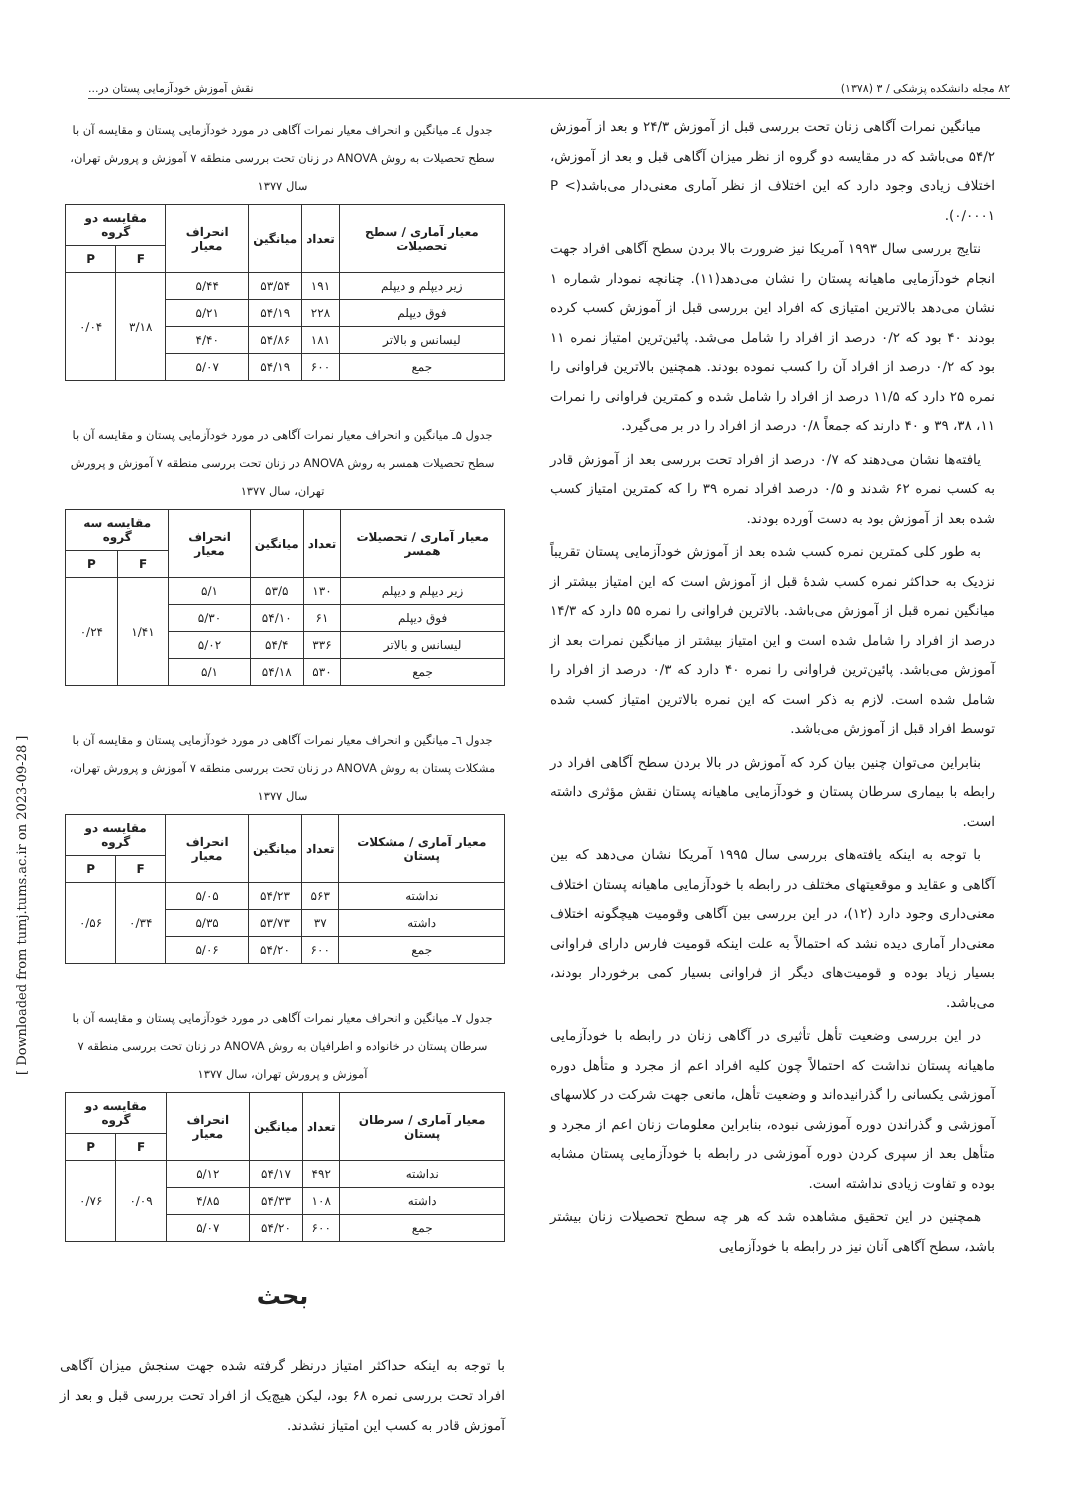۸۲ مجله دانشکده پزشکی / ۳ (۱۳۷۸) نقش آموزش خودآزمایی پستان در...
جدول ٤ـ میانگین و انحراف معیار نمرات آگاهی در مورد خودآزمایی پستان و مقایسه آن با سطح تحصیلات به روش ANOVA در زنان تحت بررسی منطقه ۷ آموزش و پرورش تهران، سال ۱۳۷۷
| معیار آماری / سطح تحصیلات | تعداد | میانگین | انحراف معیار | مقایسه دو گروه | |
| --- | --- | --- | --- | --- | --- |
| | | | | F | P |
| زیر دیپلم و دیپلم | ۱۹۱ | ۵۳/۵۴ | ۵/۴۴ | ۳/۱۸ | ۰/۰۴ |
| فوق دیپلم | ۲۲۸ | ۵۴/۱۹ | ۵/۲۱ | | |
| لیسانس و بالاتر | ۱۸۱ | ۵۴/۸۶ | ۴/۴۰ | | |
| جمع | ۶۰۰ | ۵۴/۱۹ | ۵/۰۷ | | |
جدول ۵ـ میانگین و انحراف معیار نمرات آگاهی در مورد خودآزمایی پستان و مقایسه آن با سطح تحصیلات همسر به روش ANOVA در زنان تحت بررسی منطقه ۷ آموزش و پرورش تهران، سال ۱۳۷۷
| معیار آماری / تحصیلات همسر | تعداد | میانگین | انحراف معیار | مقایسه سه گروه | |
| --- | --- | --- | --- | --- | --- |
| | | | | F | P |
| زیر دیپلم و دیپلم | ۱۳۰ | ۵۳/۵ | ۵/۱ | ۱/۴۱ | ۰/۲۴ |
| فوق دیپلم | ۶۱ | ۵۴/۱۰ | ۵/۳۰ | | |
| لیسانس و بالاتر | ۳۳۶ | ۵۴/۴ | ۵/۰۲ | | |
| جمع | ۵۳۰ | ۵۴/۱۸ | ۵/۱ | | |
جدول ٦ـ میانگین و انحراف معیار نمرات آگاهی در مورد خودآزمایی پستان و مقایسه آن با مشکلات پستان به روش ANOVA در زنان تحت بررسی منطقه ۷ آموزش و پرورش تهران، سال ۱۳۷۷
| معیار آماری / مشکلات پستان | تعداد | میانگین | انحراف معیار | مقایسه دو گروه | |
| --- | --- | --- | --- | --- | --- |
| | | | | F | P |
| نداشته | ۵۶۳ | ۵۴/۲۳ | ۵/۰۵ | ۰/۳۴ | ۰/۵۶ |
| داشته | ۳۷ | ۵۳/۷۳ | ۵/۳۵ | | |
| جمع | ۶۰۰ | ۵۴/۲۰ | ۵/۰۶ | | |
جدول ۷ـ میانگین و انحراف معیار نمرات آگاهی در مورد خودآزمایی پستان و مقایسه آن با سرطان پستان در خانواده و اطرافیان به روش ANOVA در زنان تحت بررسی منطقه ۷ آموزش و پرورش تهران، سال ۱۳۷۷
| معیار آماری / سرطان پستان | تعداد | میانگین | انحراف معیار | مقایسه دو گروه | |
| --- | --- | --- | --- | --- | --- |
| | | | | F | P |
| نداشته | ۴۹۲ | ۵۴/۱۷ | ۵/۱۲ | ۰/۰۹ | ۰/۷۶ |
| داشته | ۱۰۸ | ۵۴/۳۳ | ۴/۸۵ | | |
| جمع | ۶۰۰ | ۵۴/۲۰ | ۵/۰۷ | | |
بحث
با توجه به اینکه حداکثر امتیاز درنظر گرفته شده جهت سنجش میزان آگاهی افراد تحت بررسی نمره ۶۸ بود، لیکن هیچ‌یک از افراد تحت بررسی قبل و بعد از آموزش قادر به کسب این امتیاز نشدند.
میانگین نمرات آگاهی زنان تحت بررسی قبل از آموزش ۲۴/۳ و بعد از آموزش ۵۴/۲ می‌باشد که در مقایسه دو گروه از نظر میزان آگاهی قبل و بعد از آموزش، اختلاف زیادی وجود دارد که این اختلاف از نظر آماری معنی‌دار می‌باشد(P < ۰/۰۰۰۱).
نتایج بررسی سال ۱۹۹۳ آمریکا نیز ضرورت بالا بردن سطح آگاهی افراد جهت انجام خودآزمایی ماهیانه پستان را نشان می‌دهد(۱۱). چنانچه نمودار شماره ۱ نشان می‌دهد بالاترین امتیازی که افراد این بررسی قبل از آموزش کسب کرده بودند ۴۰ بود که ۰/۲ درصد از افراد را شامل می‌شد. پائین‌ترین امتیاز نمره ۱۱ بود که ۰/۲ درصد از افراد آن را کسب نموده بودند. همچنین بالاترین فراوانی را نمره ۲۵ دارد که ۱۱/۵ درصد از افراد را شامل شده و کمترین فراوانی را نمرات ۱۱، ۳۸، ۳۹ و ۴۰ دارند که جمعاً ۰/۸ درصد از افراد را در بر می‌گیرد.
یافته‌ها نشان می‌دهند که ۰/۷ درصد از افراد تحت بررسی بعد از آموزش قادر به کسب نمره ۶۲ شدند و ۰/۵ درصد افراد نمره ۳۹ را که کمترین امتیاز کسب شده بعد از آموزش بود به دست آورده بودند.
به طور کلی کمترین نمره کسب شده بعد از آموزش خودآزمایی پستان تقریباً نزدیک به حداکثر نمره کسب شدهٔ قبل از آموزش است که این امتیاز بیشتر از میانگین نمره قبل از آموزش می‌باشد. بالاترین فراوانی را نمره ۵۵ دارد که ۱۴/۳ درصد از افراد را شامل شده است و این امتیاز بیشتر از میانگین نمرات بعد از آموزش می‌باشد. پائین‌ترین فراوانی را نمره ۴۰ دارد که ۰/۳ درصد از افراد را شامل شده است. لازم به ذکر است که این نمره بالاترین امتیاز کسب شده توسط افراد قبل از آموزش می‌باشد.
بنابراین می‌توان چنین بیان کرد که آموزش در بالا بردن سطح آگاهی افراد در رابطه با بیماری سرطان پستان و خودآزمایی ماهیانه پستان نقش مؤثری داشته است.
با توجه به اینکه یافته‌های بررسی سال ۱۹۹۵ آمریکا نشان می‌دهد که بین آگاهی و عقاید و موقعیتهای مختلف در رابطه با خودآزمایی ماهیانه پستان اختلاف معنی‌داری وجود دارد (۱۲)، در این بررسی بین آگاهی وقومیت هیچگونه اختلاف معنی‌دار آماری دیده نشد که احتمالاً به علت اینکه قومیت فارس دارای فراوانی بسیار زیاد بوده و قومیت‌های دیگر از فراوانی بسیار کمی برخوردار بودند، می‌باشد.
در این بررسی وضعیت تأهل تأثیری در آگاهی زنان در رابطه با خودآزمایی ماهیانه پستان نداشت که احتمالاً چون کلیه افراد اعم از مجرد و متأهل دوره آموزشی یکسانی را گذرانیده‌اند و وضعیت تأهل، مانعی جهت شرکت در کلاسهای آموزشی و گذراندن دوره آموزشی نبوده، بنابراین معلومات زنان اعم از مجرد و متأهل بعد از سپری کردن دوره آموزشی در رابطه با خودآزمایی پستان مشابه بوده و تفاوت زیادی نداشته است.
همچنین در این تحقیق مشاهده شد که هر چه سطح تحصیلات زنان بیشتر باشد، سطح آگاهی آنان نیز در رابطه با خودآزمایی
[ Downloaded from tumj.tums.ac.ir on 2023-09-28 ]